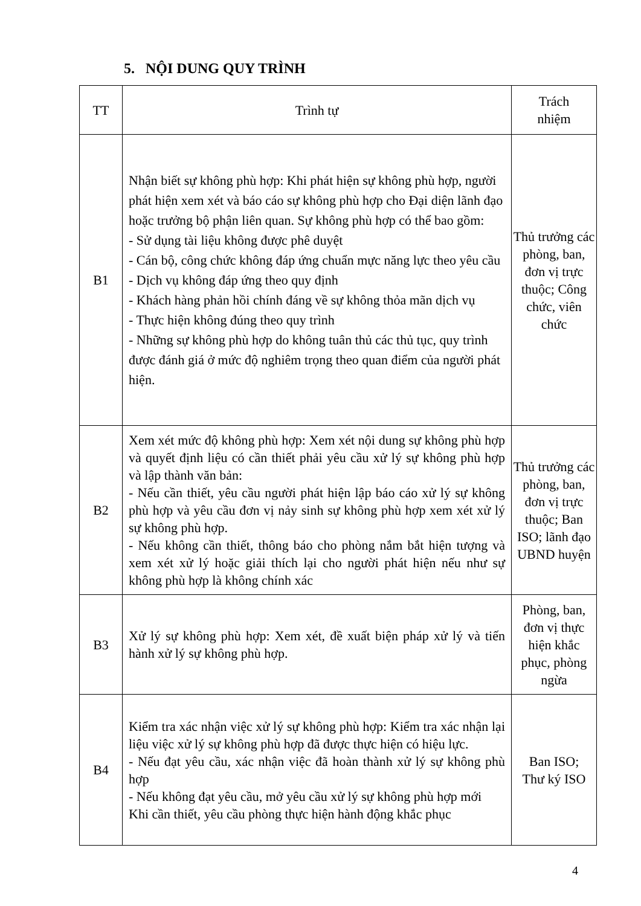5. NỘI DUNG QUY TRÌNH
| TT | Trình tự | Trách nhiệm |
| --- | --- | --- |
| B1 | Nhận biết sự không phù hợp: Khi phát hiện sự không phù hợp, người phát hiện xem xét và báo cáo sự không phù hợp cho Đại diện lãnh đạo hoặc trưởng bộ phận liên quan. Sự không phù hợp có thể bao gồm: - Sử dụng tài liệu không được phê duyệt - Cán bộ, công chức không đáp ứng chuẩn mực năng lực theo yêu cầu - Dịch vụ không đáp ứng theo quy định - Khách hàng phản hồi chính đáng về sự không thỏa mãn dịch vụ - Thực hiện không đúng theo quy trình - Những sự không phù hợp do không tuân thủ các thủ tục, quy trình được đánh giá ở mức độ nghiêm trọng theo quan điểm của người phát hiện. | Thủ trưởng các phòng, ban, đơn vị trực thuộc; Công chức, viên chức |
| B2 | Xem xét mức độ không phù hợp: Xem xét nội dung sự không phù hợp và quyết định liệu có cần thiết phải yêu cầu xử lý sự không phù hợp và lập thành văn bản: - Nếu cần thiết, yêu cầu người phát hiện lập báo cáo xử lý sự không phù hợp và yêu cầu đơn vị nảy sinh sự không phù hợp xem xét xử lý sự không phù hợp. - Nếu không cần thiết, thông báo cho phòng nắm bắt hiện tượng và xem xét xử lý hoặc giải thích lại cho người phát hiện nếu như sự không phù hợp là không chính xác | Thủ trưởng các phòng, ban, đơn vị trực thuộc; Ban ISO; lãnh đạo UBND huyện |
| B3 | Xử lý sự không phù hợp: Xem xét, đề xuất biện pháp xử lý và tiến hành xử lý sự không phù hợp. | Phòng, ban, đơn vị thực hiện khắc phục, phòng ngừa |
| B4 | Kiểm tra xác nhận việc xử lý sự không phù hợp: Kiểm tra xác nhận lại liệu việc xử lý sự không phù hợp đã được thực hiện có hiệu lực. - Nếu đạt yêu cầu, xác nhận việc đã hoàn thành xử lý sự không phù hợp - Nếu không đạt yêu cầu, mở yêu cầu xử lý sự không phù hợp mới Khi cần thiết, yêu cầu phòng thực hiện hành động khắc phục | Ban ISO; Thư ký ISO |
4